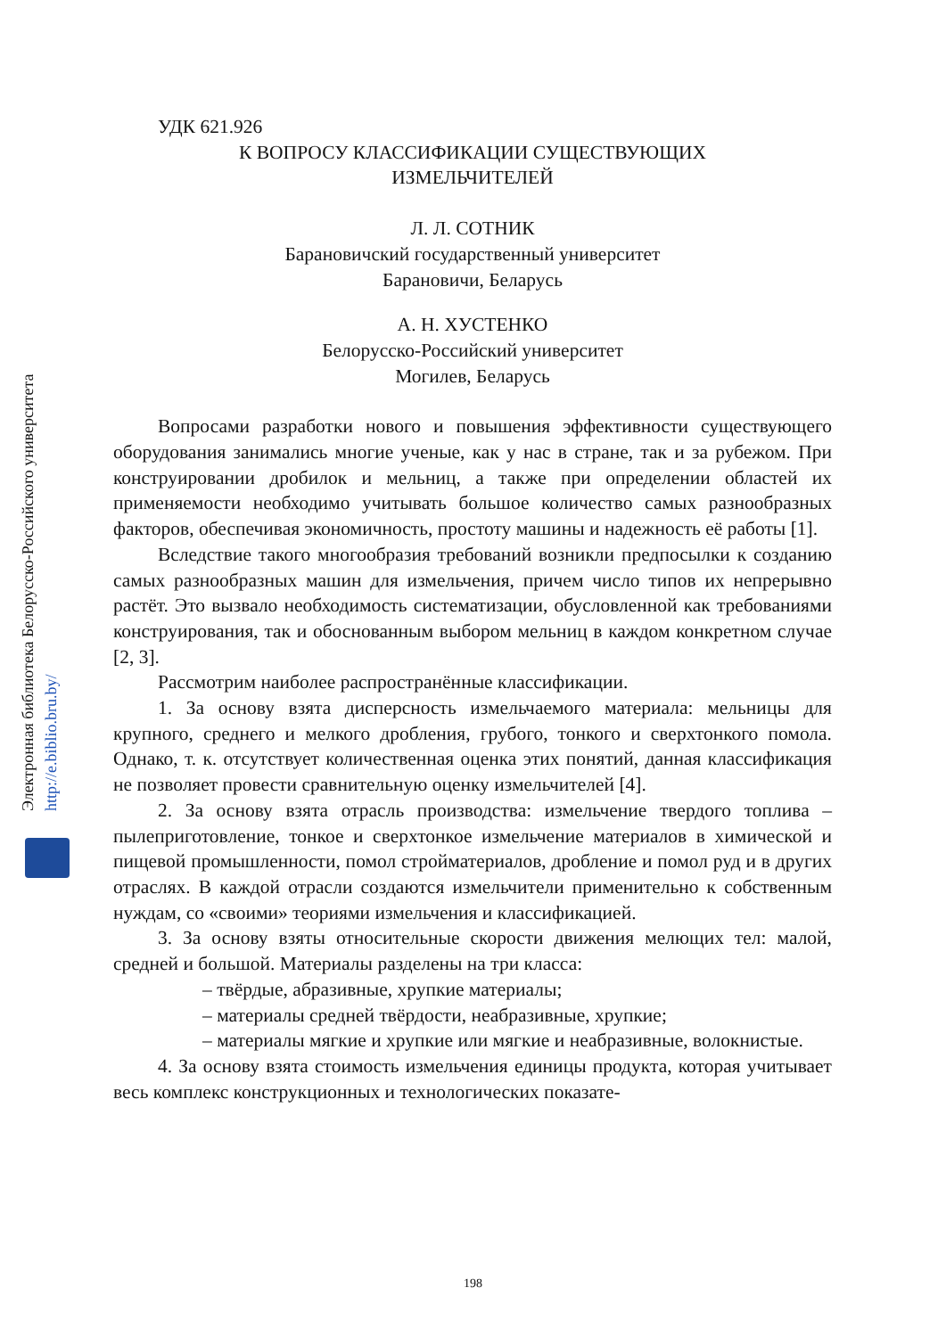Электронная библиотека Белорусско-Российского университета
http://e.biblio.bru.by/
УДК 621.926
К ВОПРОСУ КЛАССИФИКАЦИИ СУЩЕСТВУЮЩИХ
ИЗМЕЛЬЧИТЕЛЕЙ
Л. Л. СОТНИК
Барановичский государственный университет
Барановичи, Беларусь
А. Н. ХУСТЕНКО
Белорусско-Российский университет
Могилев, Беларусь
Вопросами разработки нового и повышения эффективности существующего оборудования занимались многие ученые, как у нас в стране, так и за рубежом. При конструировании дробилок и мельниц, а также при определении областей их применяемости необходимо учитывать большое количество самых разнообразных факторов, обеспечивая экономичность, простоту машины и надежность её работы [1].
Вследствие такого многообразия требований возникли предпосылки к созданию самых разнообразных машин для измельчения, причем число типов их непрерывно растёт. Это вызвало необходимость систематизации, обусловленной как требованиями конструирования, так и обоснованным выбором мельниц в каждом конкретном случае [2, 3].
Рассмотрим наиболее распространённые классификации.
1. За основу взята дисперсность измельчаемого материала: мельницы для крупного, среднего и мелкого дробления, грубого, тонкого и сверхтонкого помола. Однако, т. к. отсутствует количественная оценка этих понятий, данная классификация не позволяет провести сравнительную оценку измельчителей [4].
2. За основу взята отрасль производства: измельчение твердого топлива – пылеприготовление, тонкое и сверхтонкое измельчение материалов в химической и пищевой промышленности, помол стройматериалов, дробление и помол руд и в других отраслях. В каждой отрасли создаются измельчители применительно к собственным нуждам, со «своими» теориями измельчения и классификацией.
3. За основу взяты относительные скорости движения мелющих тел: малой, средней и большой. Материалы разделены на три класса:
– твёрдые, абразивные, хрупкие материалы;
– материалы средней твёрдости, неабразивные, хрупкие;
– материалы мягкие и хрупкие или мягкие и неабразивные, волокнистые.
4. За основу взята стоимость измельчения единицы продукта, которая учитывает весь комплекс конструкционных и технологических показате-
198